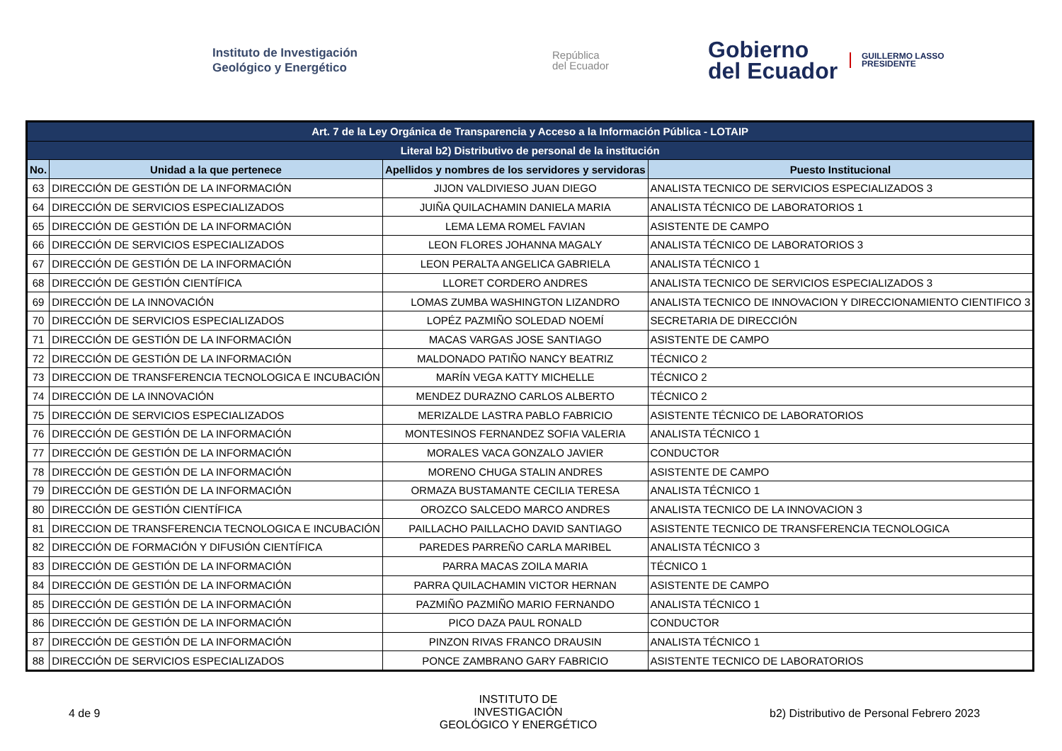Instituto de Investigación
Geológico y Energético
República
del Ecuador
Gobierno
del Ecuador
GUILLERMO LASSO
PRESIDENTE
| Art. 7 de la Ley Orgánica de Transparencia y Acceso a la Información Pública - LOTAIP | | | |
| --- | --- | --- | --- |
| Literal b2) Distributivo de personal de la institución | | | |
| No. | Unidad a la que pertenece | Apellidos y nombres de los servidores y servidoras | Puesto Institucional |
| 63 | DIRECCIÓN DE GESTIÓN DE LA INFORMACIÓN | JIJON VALDIVIESO JUAN DIEGO | ANALISTA TECNICO DE SERVICIOS ESPECIALIZADOS 3 |
| 64 | DIRECCIÓN DE SERVICIOS ESPECIALIZADOS | JUIÑA QUILACHAMIN DANIELA MARIA | ANALISTA TÉCNICO DE LABORATORIOS 1 |
| 65 | DIRECCIÓN DE GESTIÓN DE LA INFORMACIÓN | LEMA LEMA ROMEL FAVIAN | ASISTENTE DE CAMPO |
| 66 | DIRECCIÓN DE SERVICIOS ESPECIALIZADOS | LEON FLORES JOHANNA MAGALY | ANALISTA TÉCNICO DE LABORATORIOS 3 |
| 67 | DIRECCIÓN DE GESTIÓN DE LA INFORMACIÓN | LEON PERALTA ANGELICA GABRIELA | ANALISTA TÉCNICO 1 |
| 68 | DIRECCIÓN DE GESTIÓN CIENTÍFICA | LLORET CORDERO ANDRES | ANALISTA TECNICO DE SERVICIOS ESPECIALIZADOS 3 |
| 69 | DIRECCIÓN DE LA INNOVACIÓN | LOMAS ZUMBA WASHINGTON LIZANDRO | ANALISTA TECNICO DE INNOVACION Y DIRECCIONAMIENTO CIENTIFICO 3 |
| 70 | DIRECCIÓN DE SERVICIOS ESPECIALIZADOS | LOPÉZ PAZMIÑO SOLEDAD NOEMÍ | SECRETARIA DE DIRECCIÓN |
| 71 | DIRECCIÓN DE GESTIÓN DE LA INFORMACIÓN | MACAS VARGAS JOSE SANTIAGO | ASISTENTE DE CAMPO |
| 72 | DIRECCIÓN DE GESTIÓN DE LA INFORMACIÓN | MALDONADO PATIÑO NANCY BEATRIZ | TÉCNICO 2 |
| 73 | DIRECCION DE TRANSFERENCIA TECNOLOGICA E INCUBACIÓN | MARÍN VEGA KATTY MICHELLE | TÉCNICO 2 |
| 74 | DIRECCIÓN DE LA INNOVACIÓN | MENDEZ DURAZNO CARLOS ALBERTO | TÉCNICO 2 |
| 75 | DIRECCIÓN DE SERVICIOS ESPECIALIZADOS | MERIZALDE LASTRA PABLO FABRICIO | ASISTENTE TÉCNICO DE LABORATORIOS |
| 76 | DIRECCIÓN DE GESTIÓN DE LA INFORMACIÓN | MONTESINOS FERNANDEZ SOFIA VALERIA | ANALISTA TÉCNICO 1 |
| 77 | DIRECCIÓN DE GESTIÓN DE LA INFORMACIÓN | MORALES VACA GONZALO JAVIER | CONDUCTOR |
| 78 | DIRECCIÓN DE GESTIÓN DE LA INFORMACIÓN | MORENO CHUGA STALIN ANDRES | ASISTENTE DE CAMPO |
| 79 | DIRECCIÓN DE GESTIÓN DE LA INFORMACIÓN | ORMAZA BUSTAMANTE CECILIA TERESA | ANALISTA TÉCNICO 1 |
| 80 | DIRECCIÓN DE GESTIÓN CIENTÍFICA | OROZCO SALCEDO MARCO ANDRES | ANALISTA TECNICO DE LA INNOVACION 3 |
| 81 | DIRECCION DE TRANSFERENCIA TECNOLOGICA E INCUBACIÓN | PAILLACHO PAILLACHO DAVID SANTIAGO | ASISTENTE TECNICO DE TRANSFERENCIA TECNOLOGICA |
| 82 | DIRECCIÓN DE FORMACIÓN Y DIFUSIÓN CIENTÍFICA | PAREDES PARREÑO CARLA MARIBEL | ANALISTA TÉCNICO 3 |
| 83 | DIRECCIÓN DE GESTIÓN DE LA INFORMACIÓN | PARRA MACAS ZOILA MARIA | TÉCNICO 1 |
| 84 | DIRECCIÓN DE GESTIÓN DE LA INFORMACIÓN | PARRA QUILACHAMIN VICTOR HERNAN | ASISTENTE DE CAMPO |
| 85 | DIRECCIÓN DE GESTIÓN DE LA INFORMACIÓN | PAZMIÑO PAZMIÑO MARIO FERNANDO | ANALISTA TÉCNICO 1 |
| 86 | DIRECCIÓN DE GESTIÓN DE LA INFORMACIÓN | PICO DAZA PAUL RONALD | CONDUCTOR |
| 87 | DIRECCIÓN DE GESTIÓN DE LA INFORMACIÓN | PINZON RIVAS FRANCO DRAUSIN | ANALISTA TÉCNICO 1 |
| 88 | DIRECCIÓN DE SERVICIOS ESPECIALIZADOS | PONCE ZAMBRANO GARY FABRICIO | ASISTENTE TECNICO DE LABORATORIOS |
4 de 9
INSTITUTO DE INVESTIGACIÓN
GEOLÓGICO Y ENERGÉTICO
b2) Distributivo de Personal Febrero 2023